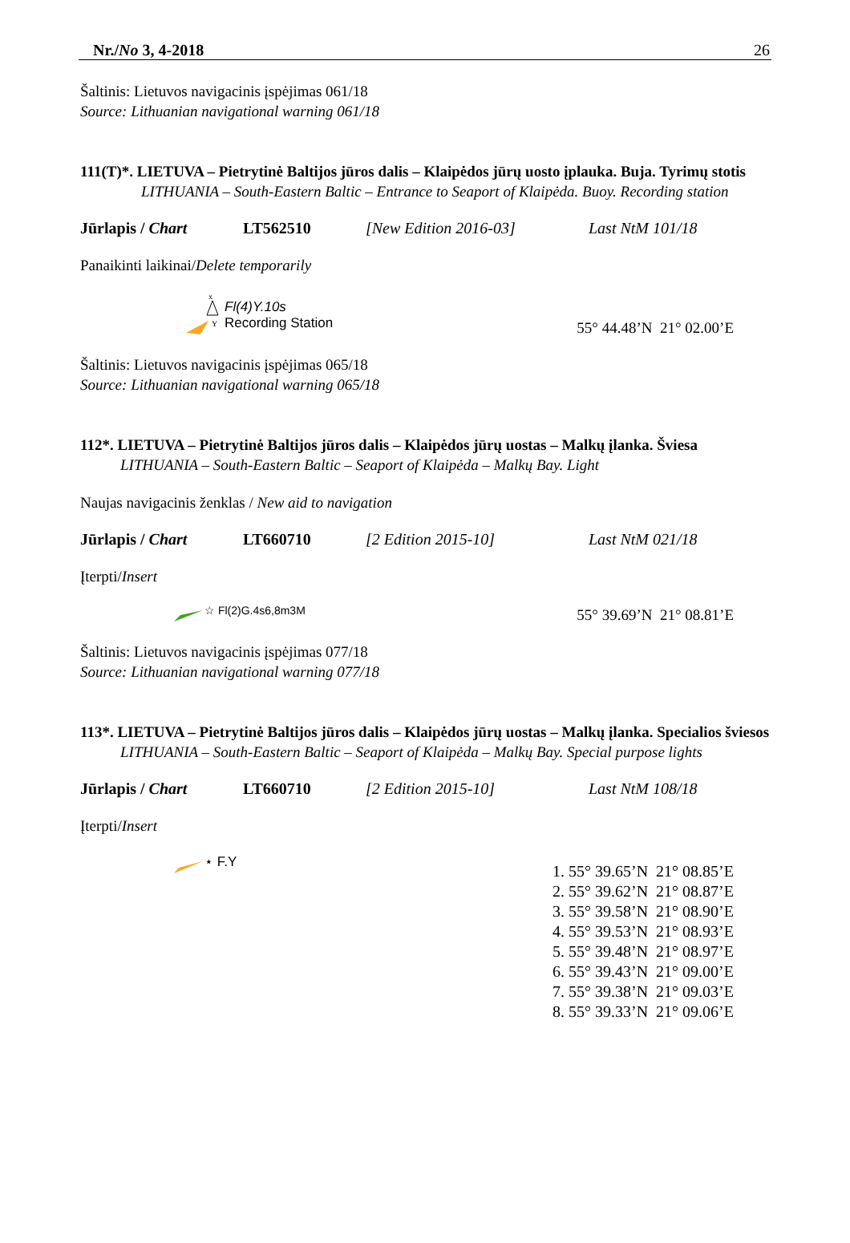Nr./No 3, 4-2018 26
Šaltinis: Lietuvos navigacinis įspėjimas 061/18
Source: Lithuanian navigational warning 061/18
111(T)*. LIETUVA – Pietrytinė Baltijos jūros dalis – Klaipėdos jūrų uosto įplauka. Buja. Tyrimų stotis
LITHUANIA – South-Eastern Baltic – Entrance to Seaport of Klaipėda. Buoy. Recording station
Jūrlapis / Chart LT562510 [New Edition 2016-03] Last NtM 101/18
Panaikinti laikinai/Delete temporarily
x
Y
Fl(4)Y.10s
Recording Station
55° 44.48’N 21° 02.00’E
Šaltinis: Lietuvos navigacinis įspėjimas 065/18
Source: Lithuanian navigational warning 065/18
112*. LIETUVA – Pietrytinė Baltijos jūros dalis – Klaipėdos jūrų uostas – Malkų įlanka. Šviesa
LITHUANIA – South-Eastern Baltic – Seaport of Klaipėda – Malkų Bay. Light
Naujas navigacinis ženklas / New aid to navigation
Jūrlapis / Chart LT660710 [2 Edition 2015-10] Last NtM 021/18
Įterpti/Insert
☆ Fl(2)G.4s6,8m3M
55° 39.69’N 21° 08.81’E
Šaltinis: Lietuvos navigacinis įspėjimas 077/18
Source: Lithuanian navigational warning 077/18
113*. LIETUVA – Pietrytinė Baltijos jūros dalis – Klaipėdos jūrų uostas – Malkų įlanka. Specialios šviesos
LITHUANIA – South-Eastern Baltic – Seaport of Klaipėda – Malkų Bay. Special purpose lights
Jūrlapis / Chart LT660710 [2 Edition 2015-10] Last NtM 108/18
Įterpti/Insert
⋆ F.Y
1. 55° 39.65’N 21° 08.85’E
2. 55° 39.62’N 21° 08.87’E
3. 55° 39.58’N 21° 08.90’E
4. 55° 39.53’N 21° 08.93’E
5. 55° 39.48’N 21° 08.97’E
6. 55° 39.43’N 21° 09.00’E
7. 55° 39.38’N 21° 09.03’E
8. 55° 39.33’N 21° 09.06’E